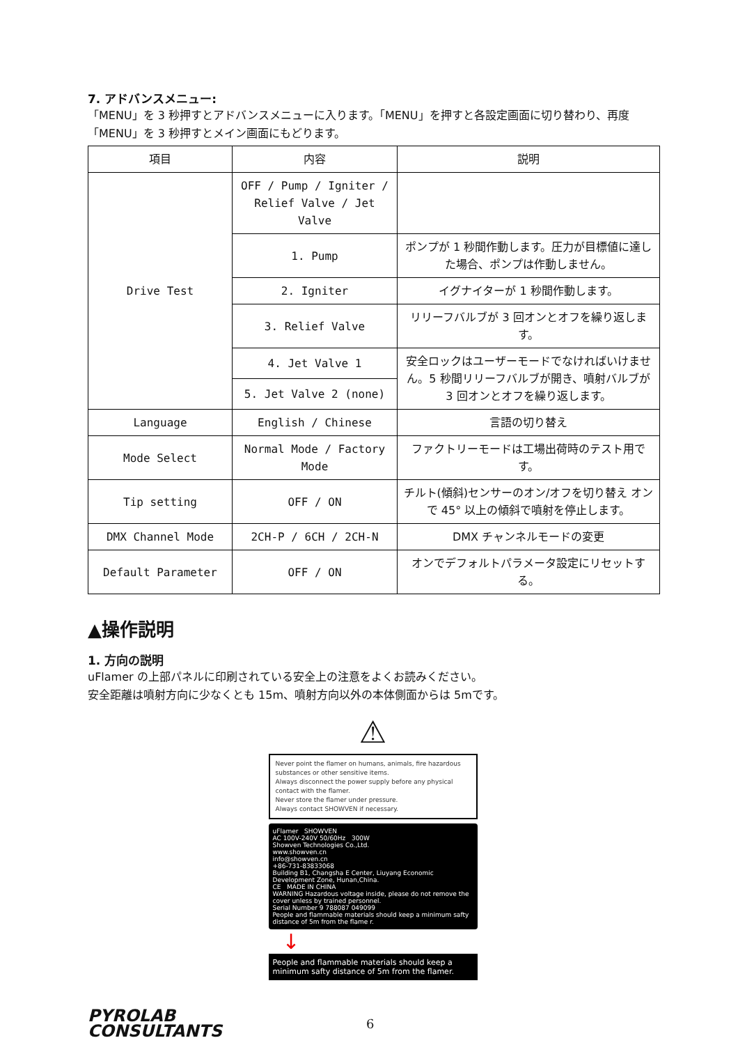7. アドバンスメニュー:
「MENU」を 3 秒押すとアドバンスメニューに入ります。「MENU」を押すと各設定画面に切り替わり、再度「MENU」を 3 秒押すとメイン画面にもどります。
| 項目 | 内容 | 説明 |
| --- | --- | --- |
| Drive Test | OFF / Pump / Igniter / Relief Valve / Jet Valve | |
| | 1. Pump | ポンプが 1 秒間作動します。圧力が目標値に達した場合、ポンプは作動しません。 |
| | 2. Igniter | イグナイターが 1 秒間作動します。 |
| | 3. Relief Valve | リリーフバルブが 3 回オンとオフを繰り返します。 |
| | 4. Jet Valve 1 | 安全ロックはユーザーモードでなければいけません。5 秒間リリーフバルブが開き、噴射バルブが 3 回オンとオフを繰り返します。 |
| | 5. Jet Valve 2 (none) | |
| Language | English / Chinese | 言語の切り替え |
| Mode Select | Normal Mode / Factory Mode | ファクトリーモードは工場出荷時のテスト用です。 |
| Tip setting | OFF / ON | チルト(傾斜)センサーのオン/オフを切り替え オンで 45° 以上の傾斜で噴射を停止します。 |
| DMX Channel Mode | 2CH-P / 6CH / 2CH-N | DMX チャンネルモードの変更 |
| Default Parameter | OFF / ON | オンでデフォルトパラメータ設定にリセットする。 |
▲操作説明
1. 方向の説明
uFlamer の上部パネルに印刷されている安全上の注意をよくお読みください。
安全距離は噴射方向に少なくとも 15m、噴射方向以外の本体側面からは 5mです。
⚠
Never point the flamer on humans, animals, fire hazardous substances or other sensitive items.
Always disconnect the power supply before any physical contact with the flamer.
Never store the flamer under pressure.
Always contact SHOWVEN if necessary.
uFlamer SHOWVEN
AC 100V-240V 50/60Hz 300W
Showven Technologies Co.,Ltd.
www.showven.cn
info@showven.cn
+86-731-83833068
Building B1, Changsha E Center, Liuyang Economic Development Zone, Hunan,China.
CE MADE IN CHINA
WARNING Hazardous voltage inside, please do not remove the cover unless by trained personnel.
Serial Number 9 788087 049099
People and flammable materials should keep a minimum safty distance of 5m from the flame r.
↓
People and flammable materials should keep a minimum safty distance of 5m from the flamer.
PYROLAB
CONSULTANTS
6